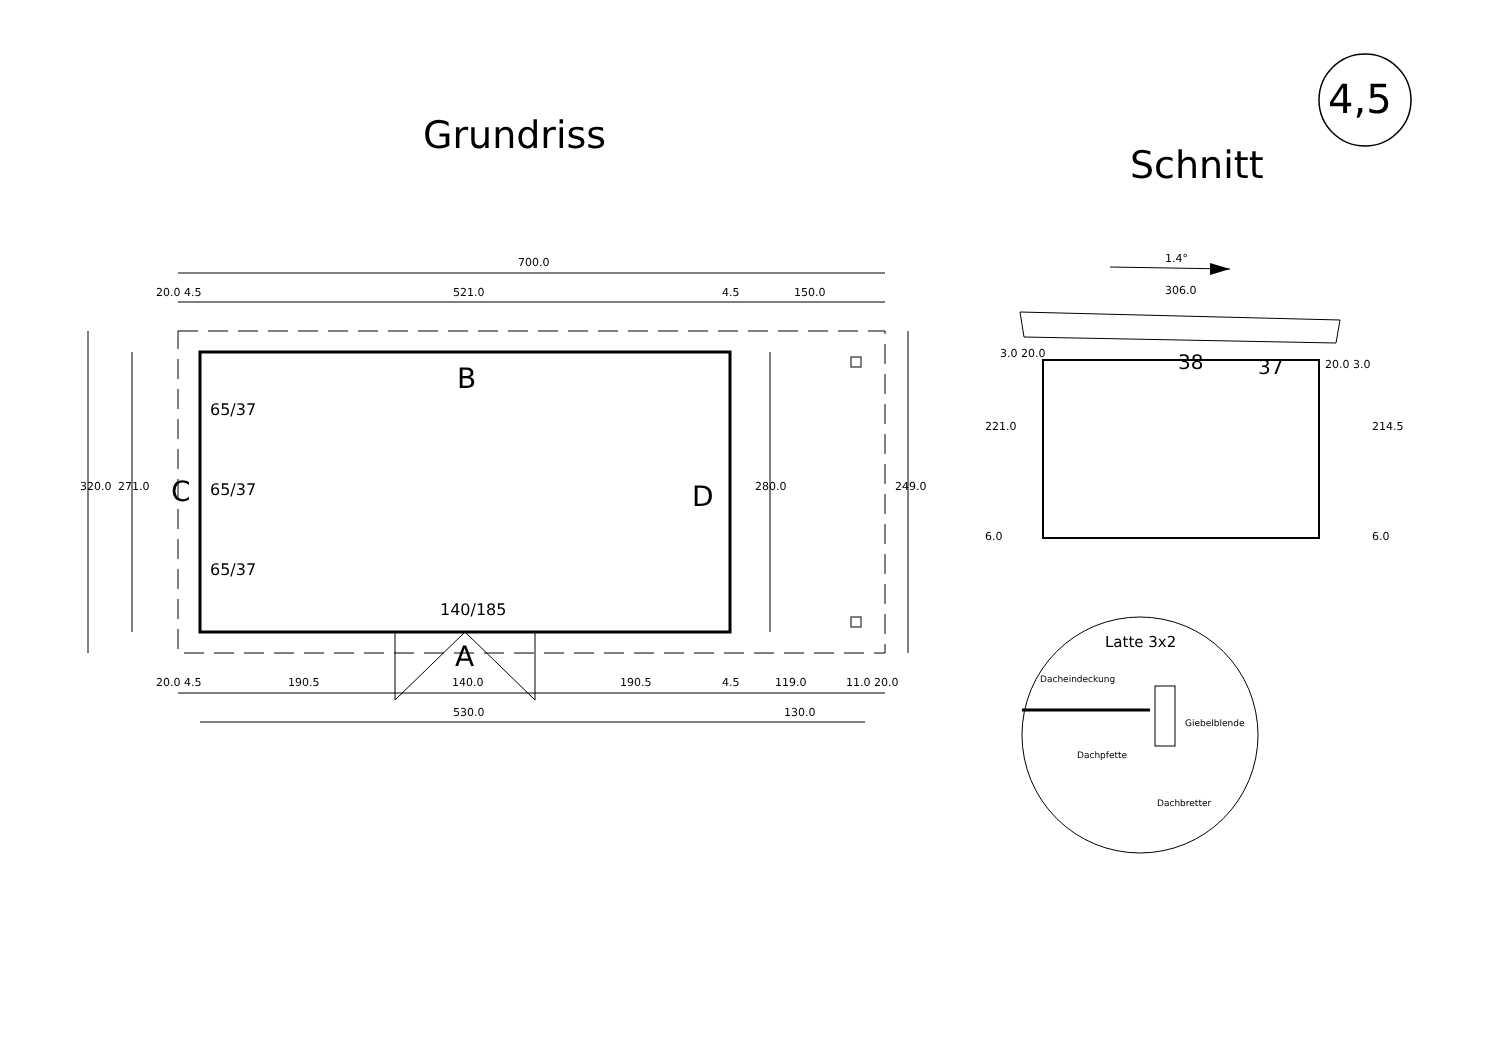4,5
Grundriss
Schnitt
700.0
20.0 4.5 521.0 4.5 150.0
B
C D
65/37
65/37
65/37
320.0 271.0 280.0 249.0
140/185
A
20.0 4.5 190.5 140.0 190.5 4.5 119.0 11.0 20.0
530.0 130.0
1.4°
306.0
3.0 20.0 38 37 20.0 3.0
221.0 214.5
6.0 6.0
Latte 3x2
Dacheindeckung
Giebelblende
Dachpfette
Dachbretter